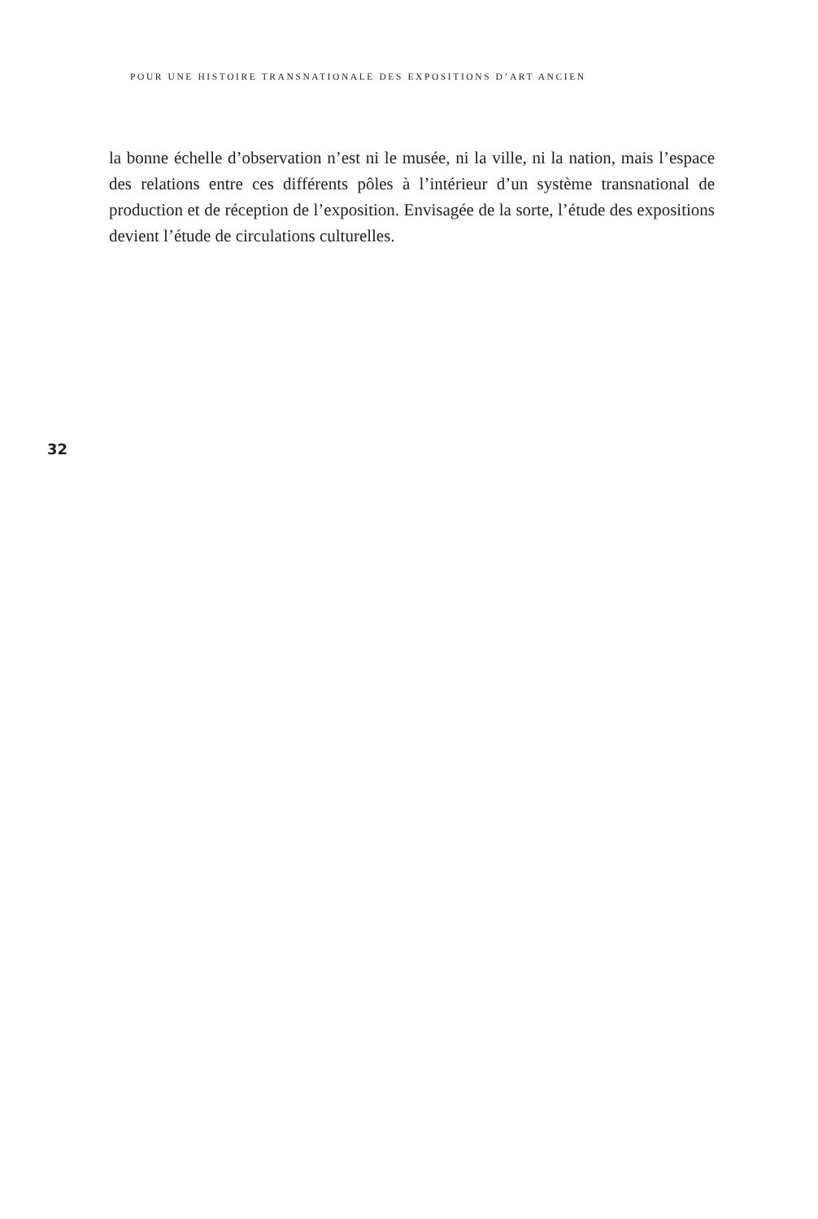POUR UNE HISTOIRE TRANSNATIONALE DES EXPOSITIONS D’ART ANCIEN
la bonne échelle d’observation n’est ni le musée, ni la ville, ni la nation, mais l’espace des relations entre ces différents pôles à l’intérieur d’un système trans­national de production et de réception de l’exposition. Envisagée de la sorte, l’étude des expositions devient l’étude de circulations culturelles.
32